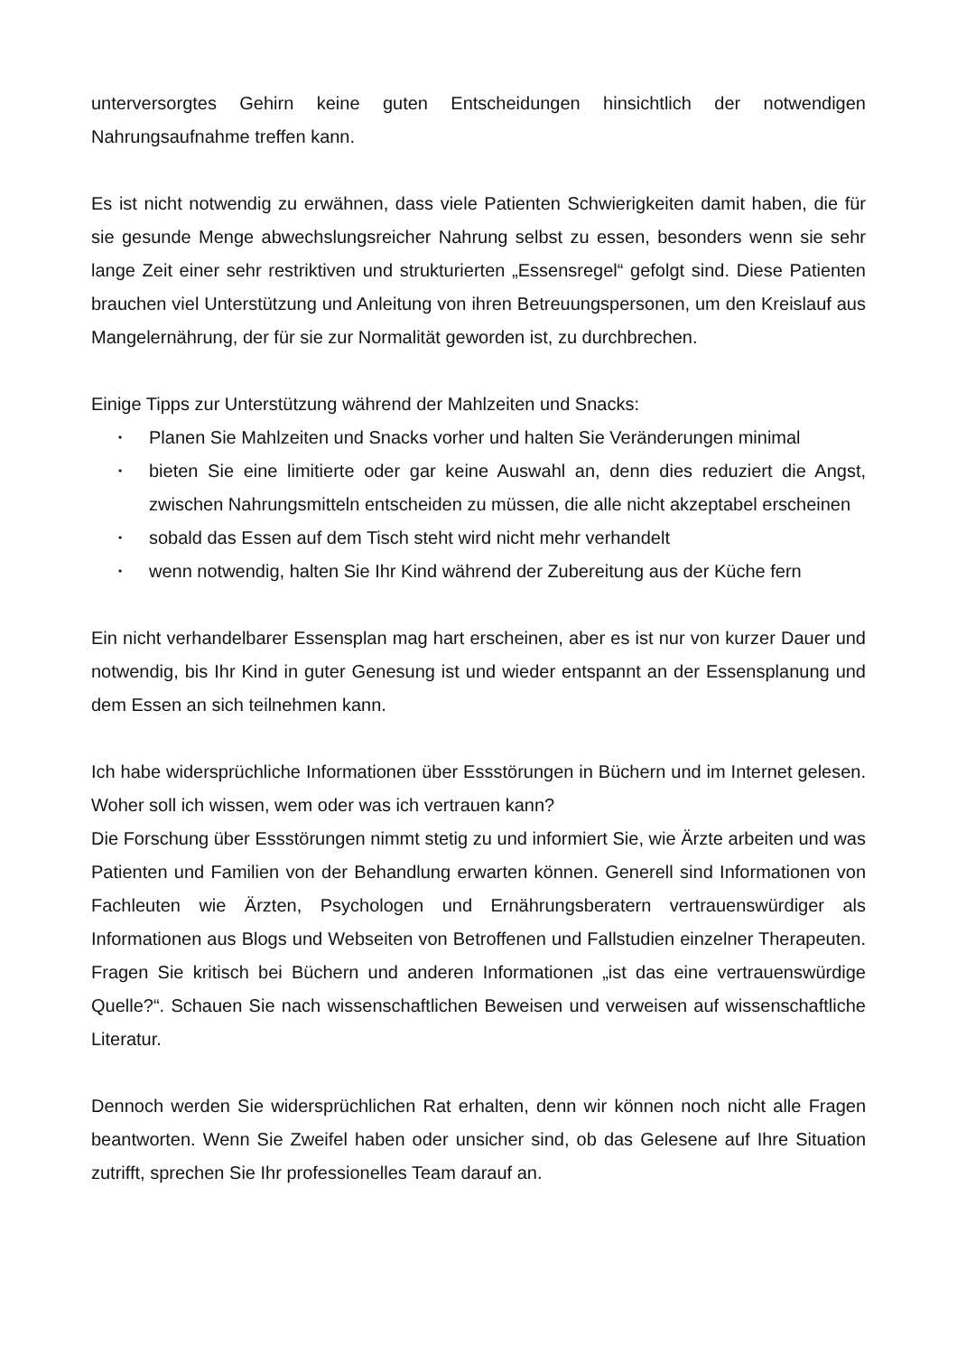unterversorgtes Gehirn keine guten Entscheidungen hinsichtlich der notwendigen Nahrungsaufnahme treffen kann.
Es ist nicht notwendig zu erwähnen, dass viele Patienten Schwierigkeiten damit haben, die für sie gesunde Menge abwechslungsreicher Nahrung selbst zu essen, besonders wenn sie sehr lange Zeit einer sehr restriktiven und strukturierten „Essensregel“ gefolgt sind. Diese Patienten brauchen viel Unterstützung und Anleitung von ihren Betreuungspersonen, um den Kreislauf aus Mangelernährung, der für sie zur Normalität geworden ist, zu durchbrechen.
Einige Tipps zur Unterstützung während der Mahlzeiten und Snacks:
• Planen Sie Mahlzeiten und Snacks vorher und halten Sie Veränderungen minimal
• bieten Sie eine limitierte oder gar keine Auswahl an, denn dies reduziert die Angst, zwischen Nahrungsmitteln entscheiden zu müssen, die alle nicht akzeptabel erscheinen
• sobald das Essen auf dem Tisch steht wird nicht mehr verhandelt
• wenn notwendig, halten Sie Ihr Kind während der Zubereitung aus der Küche fern
Ein nicht verhandelbarer Essensplan mag hart erscheinen, aber es ist nur von kurzer Dauer und notwendig, bis Ihr Kind in guter Genesung ist und wieder entspannt an der Essensplanung und dem Essen an sich teilnehmen kann.
Ich habe widersprüchliche Informationen über Essstörungen in Büchern und im Internet gelesen. Woher soll ich wissen, wem oder was ich vertrauen kann?
Die Forschung über Essstörungen nimmt stetig zu und informiert Sie, wie Ärzte arbeiten und was Patienten und Familien von der Behandlung erwarten können. Generell sind Informationen von Fachleuten wie Ärzten, Psychologen und Ernährungsberatern vertrauenswürdiger als Informationen aus Blogs und Webseiten von Betroffenen und Fallstudien einzelner Therapeuten. Fragen Sie kritisch bei Büchern und anderen Informationen „ist das eine vertrauenswürdige Quelle?“. Schauen Sie nach wissenschaftlichen Beweisen und verweisen auf wissenschaftliche Literatur.
Dennoch werden Sie widersprüchlichen Rat erhalten, denn wir können noch nicht alle Fragen beantworten. Wenn Sie Zweifel haben oder unsicher sind, ob das Gelesene auf Ihre Situation zutrifft, sprechen Sie Ihr professionelles Team darauf an.